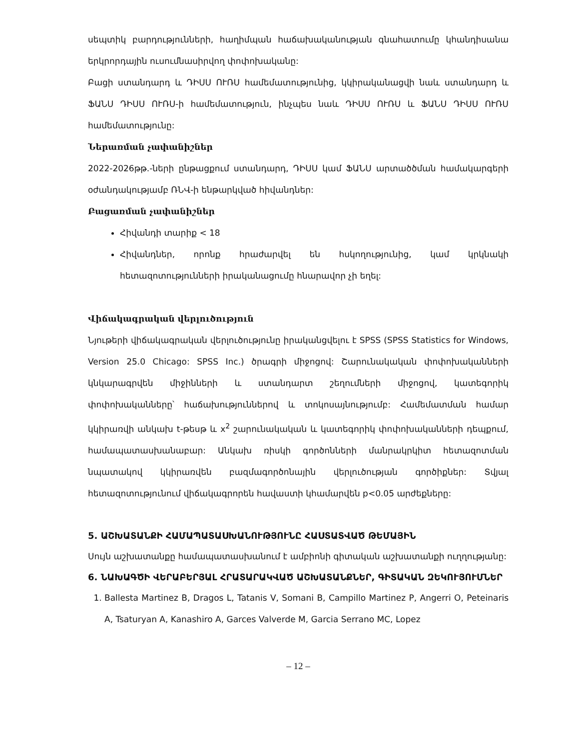սեպտիկ բարդությունների, հաղիմպան հաճախականության գնահատումը կհանդիսանա երկրորդային ուսումնասիրվող փոփոխականը:
Բացի ստանդարդ և ԴԻՍՍ ՈՒՌՍ համեմատությունից, կկիրականացվի նաև ստանդարդ և ՖԱՆՍ ԴԻՍՍ ՈՒՌՍ-ի համեմատություն, ինչպես նաև ԴԻՍՍ ՈՒՌՍ և ՖԱՆՍ ԴԻՍՍ ՈՒՌՍ համեմատությունը:
Ներառման չափանիշներ
2022-2026թթ.-ների ընթացքում ստանդարդ, ԴԻՍՍ կամ ՖԱՆՍ արտածծման համակարգերի օժանդակությամբ ՌՆՎ-ի ենթարկված հիվանդներ:
Բացառման չափանիշներ
Հիվանդի տարիք < 18
Հիվանդներ, որոնք հրաժարվել են հսկողությունից, կամ կրկնակի հետազոտությունների իրականացումը հնարավոր չի եղել:
Վիճակագրական վերլուծություն
Նյութերի վիճակագրական վերլուծությունը իրականցվելու է SPSS (SPSS Statistics for Windows, Version 25.0 Chicago: SPSS Inc.) ծրագրի միջոցով: Շարունակական փոփոխականների կնկարագրվեն միջինների և ստանդարտ շեղումների միջոցով, կատեգորիկ փոփոխականները՝ հաճախություններով և տոկոսայնությումբ: Համեմատման համար կկիրառվի անկախ t-թեսթ և x<sup>2</sup> շարունակական և կատեգորիկ փոփոխականների դեպքում, համապատասխանաբար: Անկախ ռիսկի գործոնների մանրակրկիտ հետազոտման նպատակով կկիրառվեն բազմագործոնային վերլուծության գործիքներ: Տվյալ հետազոտությունում վիճակագրորեն հավաստի կհամարվեն p<0.05 արժեքները:
5. ԱՇԽԱՏԱՆՔԻ ՀԱՄԱՊԱՏԱՍԽԱՆՈՒԹՅՈՒՆԸ ՀԱՍՏԱՏՎԱԾ ԹԵՄԱՅԻՆ
Սույն աշխատանքը համապատասխանում է ամբիոնի գիտական աշխատանքի ուղղությանը:
6. ՆԱԽԱԳԾԻ ՎԵՐԱԲԵՐՅԱԼ ՀՐԱՏԱՐԱԿՎԱԾ ԱՇԽԱՏԱՆՔՆԵՐ, ԳԻՏԱԿԱՆ ԶԵԿՈՒՅՈՒՄՆԵՐ
1. Ballesta Martinez B, Dragos L, Tatanis V, Somani B, Campillo Martinez P, Angerri O, Peteinaris A, Tsaturyan A, Kanashiro A, Garces Valverde M, Garcia Serrano MC, Lopez
– 12 –